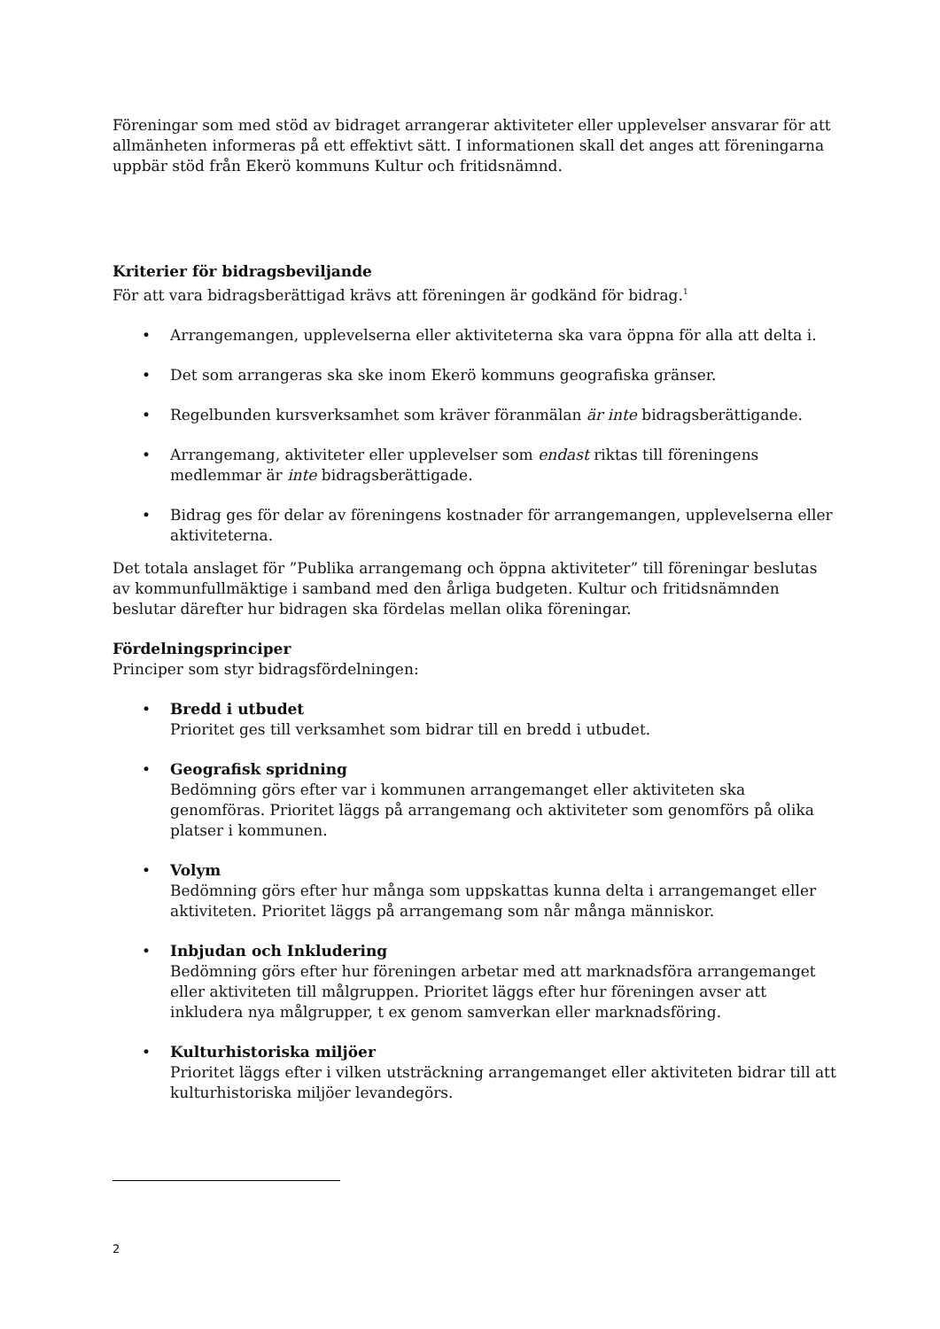Föreningar som med stöd av bidraget arrangerar aktiviteter eller upplevelser ansvarar för att allmänheten informeras på ett effektivt sätt. I informationen skall det anges att föreningarna uppbär stöd från Ekerö kommuns Kultur och fritidsnämnd.
Kriterier för bidragsbeviljande
För att vara bidragsberättigad krävs att föreningen är godkänd för bidrag.<sup>1</sup>
• Arrangemangen, upplevelserna eller aktiviteterna ska vara öppna för alla att delta i.
• Det som arrangeras ska ske inom Ekerö kommuns geografiska gränser.
• Regelbunden kursverksamhet som kräver föranmälan är inte bidragsberättigande.
• Arrangemang, aktiviteter eller upplevelser som endast riktas till föreningens medlemmar är inte bidragsberättigade.
• Bidrag ges för delar av föreningens kostnader för arrangemangen, upplevelserna eller aktiviteterna.
Det totala anslaget för ”Publika arrangemang och öppna aktiviteter” till föreningar beslutas av kommunfullmäktige i samband med den årliga budgeten. Kultur och fritidsnämnden beslutar därefter hur bidragen ska fördelas mellan olika föreningar.
Fördelningsprinciper
Principer som styr bidragsfördelningen:
• Bredd i utbudet
Prioritet ges till verksamhet som bidrar till en bredd i utbudet.
• Geografisk spridning
Bedömning görs efter var i kommunen arrangemanget eller aktiviteten ska genomföras. Prioritet läggs på arrangemang och aktiviteter som genomförs på olika platser i kommunen.
• Volym
Bedömning görs efter hur många som uppskattas kunna delta i arrangemanget eller aktiviteten. Prioritet läggs på arrangemang som når många människor.
• Inbjudan och Inkludering
Bedömning görs efter hur föreningen arbetar med att marknadsföra arrangemanget eller aktiviteten till målgruppen. Prioritet läggs efter hur föreningen avser att inkludera nya målgrupper, t ex genom samverkan eller marknadsföring.
• Kulturhistoriska miljöer
Prioritet läggs efter i vilken utsträckning arrangemanget eller aktiviteten bidrar till att kulturhistoriska miljöer levandegörs.
2